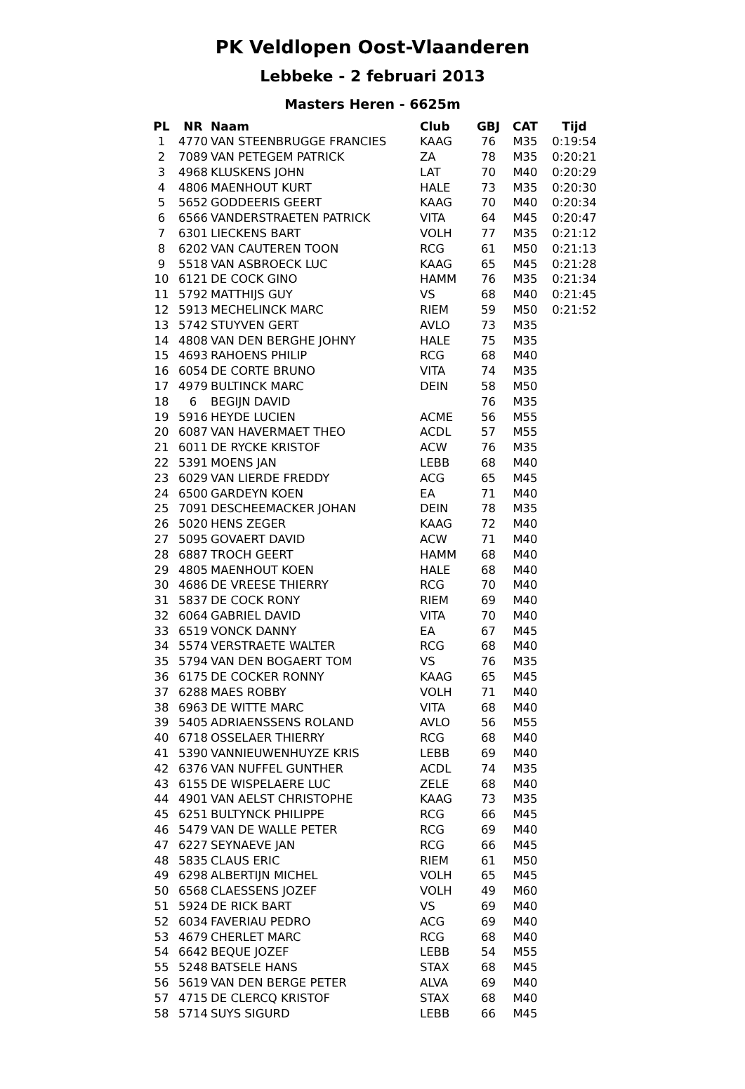PK Veldlopen Oost-Vlaanderen
Lebbeke - 2 februari 2013
Masters Heren - 6625m
| PL | NR | Naam | Club | GBJ | CAT | Tijd |
| --- | --- | --- | --- | --- | --- | --- |
| 1 | 4770 | VAN STEENBRUGGE FRANCIES | KAAG | 76 | M35 | 0:19:54 |
| 2 | 7089 | VAN PETEGEM PATRICK | ZA | 78 | M35 | 0:20:21 |
| 3 | 4968 | KLUSKENS JOHN | LAT | 70 | M40 | 0:20:29 |
| 4 | 4806 | MAENHOUT KURT | HALE | 73 | M35 | 0:20:30 |
| 5 | 5652 | GODDEERIS GEERT | KAAG | 70 | M40 | 0:20:34 |
| 6 | 6566 | VANDERSTRAETEN PATRICK | VITA | 64 | M45 | 0:20:47 |
| 7 | 6301 | LIECKENS BART | VOLH | 77 | M35 | 0:21:12 |
| 8 | 6202 | VAN CAUTEREN TOON | RCG | 61 | M50 | 0:21:13 |
| 9 | 5518 | VAN ASBROECK LUC | KAAG | 65 | M45 | 0:21:28 |
| 10 | 6121 | DE COCK GINO | HAMM | 76 | M35 | 0:21:34 |
| 11 | 5792 | MATTHIJS GUY | VS | 68 | M40 | 0:21:45 |
| 12 | 5913 | MECHELINCK MARC | RIEM | 59 | M50 | 0:21:52 |
| 13 | 5742 | STUYVEN GERT | AVLO | 73 | M35 | |
| 14 | 4808 | VAN DEN BERGHE JOHNY | HALE | 75 | M35 | |
| 15 | 4693 | RAHOENS PHILIP | RCG | 68 | M40 | |
| 16 | 6054 | DE CORTE BRUNO | VITA | 74 | M35 | |
| 17 | 4979 | BULTINCK MARC | DEIN | 58 | M50 | |
| 18 | 6 | BEGIJN DAVID | | 76 | M35 | |
| 19 | 5916 | HEYDE LUCIEN | ACME | 56 | M55 | |
| 20 | 6087 | VAN HAVERMAET THEO | ACDL | 57 | M55 | |
| 21 | 6011 | DE RYCKE KRISTOF | ACW | 76 | M35 | |
| 22 | 5391 | MOENS JAN | LEBB | 68 | M40 | |
| 23 | 6029 | VAN LIERDE FREDDY | ACG | 65 | M45 | |
| 24 | 6500 | GARDEYN KOEN | EA | 71 | M40 | |
| 25 | 7091 | DESCHEEMACKER JOHAN | DEIN | 78 | M35 | |
| 26 | 5020 | HENS ZEGER | KAAG | 72 | M40 | |
| 27 | 5095 | GOVAERT DAVID | ACW | 71 | M40 | |
| 28 | 6887 | TROCH GEERT | HAMM | 68 | M40 | |
| 29 | 4805 | MAENHOUT KOEN | HALE | 68 | M40 | |
| 30 | 4686 | DE VREESE THIERRY | RCG | 70 | M40 | |
| 31 | 5837 | DE COCK RONY | RIEM | 69 | M40 | |
| 32 | 6064 | GABRIEL DAVID | VITA | 70 | M40 | |
| 33 | 6519 | VONCK DANNY | EA | 67 | M45 | |
| 34 | 5574 | VERSTRAETE WALTER | RCG | 68 | M40 | |
| 35 | 5794 | VAN DEN BOGAERT TOM | VS | 76 | M35 | |
| 36 | 6175 | DE COCKER RONNY | KAAG | 65 | M45 | |
| 37 | 6288 | MAES ROBBY | VOLH | 71 | M40 | |
| 38 | 6963 | DE WITTE MARC | VITA | 68 | M40 | |
| 39 | 5405 | ADRIAENSSENS ROLAND | AVLO | 56 | M55 | |
| 40 | 6718 | OSSELAER THIERRY | RCG | 68 | M40 | |
| 41 | 5390 | VANNIEUWENHUYZE KRIS | LEBB | 69 | M40 | |
| 42 | 6376 | VAN NUFFEL GUNTHER | ACDL | 74 | M35 | |
| 43 | 6155 | DE WISPELAERE LUC | ZELE | 68 | M40 | |
| 44 | 4901 | VAN AELST CHRISTOPHE | KAAG | 73 | M35 | |
| 45 | 6251 | BULTYNCK PHILIPPE | RCG | 66 | M45 | |
| 46 | 5479 | VAN DE WALLE PETER | RCG | 69 | M40 | |
| 47 | 6227 | SEYNAEVE JAN | RCG | 66 | M45 | |
| 48 | 5835 | CLAUS ERIC | RIEM | 61 | M50 | |
| 49 | 6298 | ALBERTIJN MICHEL | VOLH | 65 | M45 | |
| 50 | 6568 | CLAESSENS JOZEF | VOLH | 49 | M60 | |
| 51 | 5924 | DE RICK BART | VS | 69 | M40 | |
| 52 | 6034 | FAVERIAU PEDRO | ACG | 69 | M40 | |
| 53 | 4679 | CHERLET MARC | RCG | 68 | M40 | |
| 54 | 6642 | BEQUE JOZEF | LEBB | 54 | M55 | |
| 55 | 5248 | BATSELE HANS | STAX | 68 | M45 | |
| 56 | 5619 | VAN DEN BERGE PETER | ALVA | 69 | M40 | |
| 57 | 4715 | DE CLERCQ KRISTOF | STAX | 68 | M40 | |
| 58 | 5714 | SUYS SIGURD | LEBB | 66 | M45 | |